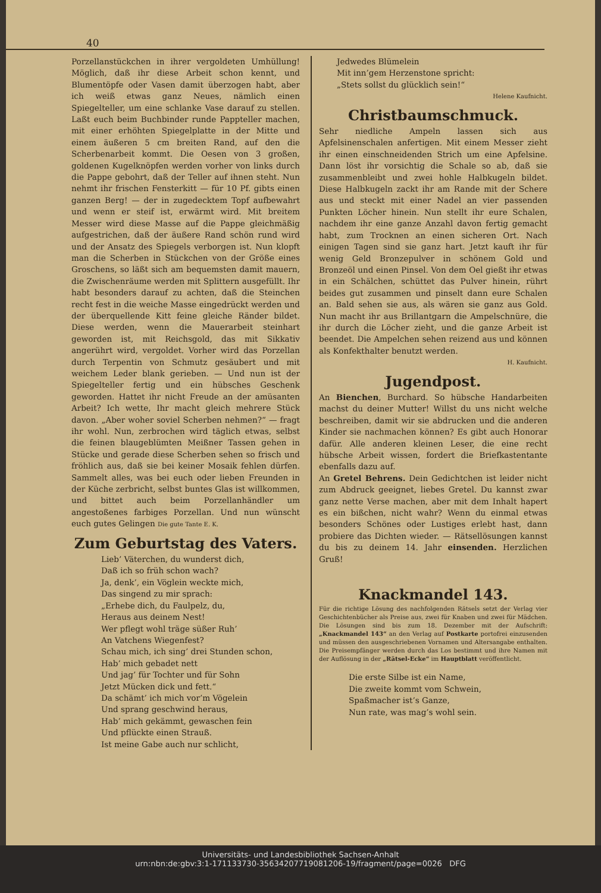40
Porzellanstückchen in ihrer vergoldeten Umhüllung! Möglich, daß ihr diese Arbeit schon kennt, und Blumentöpfe oder Vasen damit überzogen habt, aber ich weiß etwas ganz Neues, nämlich einen Spiegelteller, um eine schlanke Vase darauf zu stellen. Laßt euch beim Buchbinder runde Pappteller machen, mit einer erhöhten Spiegelplatte in der Mitte und einem äußeren 5 cm breiten Rand, auf den die Scherbenarbeit kommt. Die Oesen von 3 großen, goldenen Kugelknöpfen werden vorher von links durch die Pappe gebohrt, daß der Teller auf ihnen steht. Nun nehmt ihr frischen Fensterkitt — für 10 Pf. gibts einen ganzen Berg! — der in zugedecktem Topf aufbewahrt und wenn er steif ist, erwärmt wird. Mit breitem Messer wird diese Masse auf die Pappe gleichmäßig aufgestrichen, daß der äußere Rand schön rund wird und der Ansatz des Spiegels verborgen ist. Nun klopft man die Scherben in Stückchen von der Größe eines Groschens, so läßt sich am bequemsten damit mauern, die Zwischenräume werden mit Splittern ausgefüllt. Ihr habt besonders darauf zu achten, daß die Steinchen recht fest in die weiche Masse eingedrückt werden und der überquellende Kitt feine gleiche Ränder bildet. Diese werden, wenn die Mauerarbeit steinhart geworden ist, mit Reichsgold, das mit Sikkativ angerührt wird, vergoldet. Vorher wird das Porzellan durch Terpentin von Schmutz gesäubert und mit weichem Leder blank gerieben. — Und nun ist der Spiegelteller fertig und ein hübsches Geschenk geworden. Hattet ihr nicht Freude an der amüsanten Arbeit? Ich wette, Ihr macht gleich mehrere Stück davon. „Aber woher soviel Scherben nehmen?“ — fragt ihr wohl. Nun, zerbrochen wird täglich etwas, selbst die feinen blaugeblümten Meißner Tassen gehen in Stücke und gerade diese Scherben sehen so frisch und fröhlich aus, daß sie bei keiner Mosaik fehlen dürfen. Sammelt alles, was bei euch oder lieben Freunden in der Küche zerbricht, selbst buntes Glas ist willkommen, und bittet auch beim Porzellanhändler um angestoßenes farbiges Porzellan. Und nun wünscht euch gutes Gelingen Die gute Tante E. K.
Zum Geburtstag des Vaters.
Lieb’ Väterchen, du wunderst dich,
Daß ich so früh schon wach?
Ja, denk’, ein Vöglein weckte mich,
Das singend zu mir sprach:
„Erhebe dich, du Faulpelz, du,
Heraus aus deinem Nest!
Wer pflegt wohl träge süßer Ruh’
An Vatchens Wiegenfest?
Schau mich, ich sing’ drei Stunden schon,
Hab’ mich gebadet nett
Und jag’ für Tochter und für Sohn
Jetzt Mücken dick und fett.“
Da schämt’ ich mich vor’m Vögelein
Und sprang geschwind heraus,
Hab’ mich gekämmt, gewaschen fein
Und pflückte einen Strauß.
Ist meine Gabe auch nur schlicht,
Jedwedes Blümelein
Mit inn’gem Herzenstone spricht:
„Stets sollst du glücklich sein!“
Helene Kaufnicht.
Christbaumschmuck.
Sehr niedliche Ampeln lassen sich aus Apfelsinenschalen anfertigen. Mit einem Messer zieht ihr einen einschneidenden Strich um eine Apfelsine. Dann löst ihr vorsichtig die Schale so ab, daß sie zusammenbleibt und zwei hohle Halbkugeln bildet. Diese Halbkugeln zackt ihr am Rande mit der Schere aus und steckt mit einer Nadel an vier passenden Punkten Löcher hinein. Nun stellt ihr eure Schalen, nachdem ihr eine ganze Anzahl davon fertig gemacht habt, zum Trocknen an einen sicheren Ort. Nach einigen Tagen sind sie ganz hart. Jetzt kauft ihr für wenig Geld Bronzepulver in schönem Gold und Bronzeöl und einen Pinsel. Von dem Oel gießt ihr etwas in ein Schälchen, schüttet das Pulver hinein, rührt beides gut zusammen und pinselt dann eure Schalen an. Bald sehen sie aus, als wären sie ganz aus Gold. Nun macht ihr aus Brillantgarn die Ampelschnüre, die ihr durch die Löcher zieht, und die ganze Arbeit ist beendet. Die Ampelchen sehen reizend aus und können als Konfekthalter benutzt werden.
H. Kaufnicht.
Jugendpost.
An Bienchen, Burchard. So hübsche Handarbeiten machst du deiner Mutter! Willst du uns nicht welche beschreiben, damit wir sie abdrucken und die anderen Kinder sie nachmachen können? Es gibt auch Honorar dafür. Alle anderen kleinen Leser, die eine recht hübsche Arbeit wissen, fordert die Briefkastentante ebenfalls dazu auf.
An Gretel Behrens. Dein Gedichtchen ist leider nicht zum Abdruck geeignet, liebes Gretel. Du kannst zwar ganz nette Verse machen, aber mit dem Inhalt hapert es ein bißchen, nicht wahr? Wenn du einmal etwas besonders Schönes oder Lustiges erlebt hast, dann probiere das Dichten wieder. — Rätsellösungen kannst du bis zu deinem 14. Jahr einsenden. Herzlichen Gruß!
Knackmandel 143.
Für die richtige Lösung des nachfolgenden Rätsels setzt der Verlag vier Geschichtenbücher als Preise aus, zwei für Knaben und zwei für Mädchen. Die Lösungen sind bis zum 18. Dezember mit der Aufschrift: „Knackmandel 143“ an den Verlag auf Postkarte portofrei einzusenden und müssen den ausgeschriebenen Vornamen und Altersangabe enthalten. Die Preisempfänger werden durch das Los bestimmt und ihre Namen mit der Auflösung in der „Rätsel-Ecke“ im Hauptblatt veröffentlicht.
Die erste Silbe ist ein Name,
Die zweite kommt vom Schwein,
Spaßmacher ist’s Ganze,
Nun rate, was mag’s wohl sein.
Universitäts- und Landesbibliothek Sachsen-Anhalt
urn:nbn:de:gbv:3:1-171133730-35634207719081206-19/fragment/page=0026 DFG